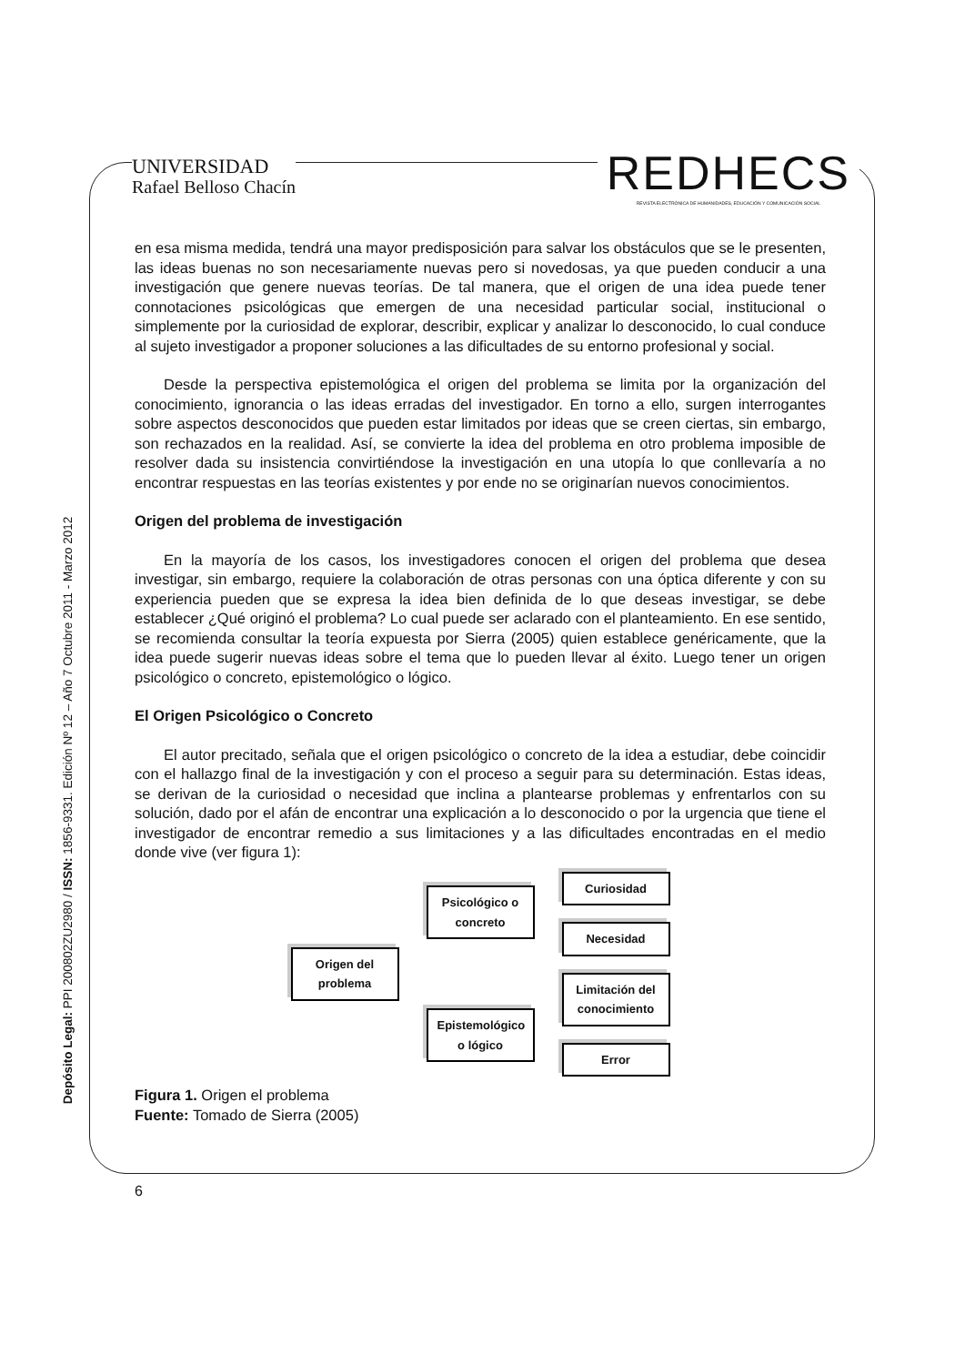UNIVERSIDAD
Rafael Belloso Chacín
REDHECS
REVISTA ELECTRÓNICA DE HUMANIDADES, EDUCACIÓN Y COMUNICACIÓN SOCIAL
Depósito Legal: PPI 200802ZU2980 / ISSN: 1856-9331. Edición Nº 12 – Año 7 Octubre 2011 - Marzo 2012
en esa misma medida, tendrá una mayor predisposición para salvar los obstáculos que se le presenten, las ideas buenas no son necesariamente nuevas pero si novedosas, ya que pueden conducir a una investigación que genere nuevas teorías. De tal manera, que el origen de una idea puede tener connotaciones psicológicas que emergen de una necesidad particular social, institucional o simplemente por la curiosidad de explorar, describir, explicar y analizar lo desconocido, lo cual conduce al sujeto investigador a proponer soluciones a las dificultades de su entorno profesional y social.
Desde la perspectiva epistemológica el origen del problema se limita por la organización del conocimiento, ignorancia o las ideas erradas del investigador. En torno a ello, surgen interrogantes sobre aspectos desconocidos que pueden estar limitados por ideas que se creen ciertas, sin embargo, son rechazados en la realidad. Así, se convierte la idea del problema en otro problema imposible de resolver dada su insistencia convirtiéndose la investigación en una utopía lo que conllevaría a no encontrar respuestas en las teorías existentes y por ende no se originarían nuevos conocimientos.
Origen del problema de investigación
En la mayoría de los casos, los investigadores conocen el origen del problema que desea investigar, sin embargo, requiere la colaboración de otras personas con una óptica diferente y con su experiencia pueden que se expresa la idea bien definida de lo que deseas investigar, se debe establecer ¿Qué originó el problema? Lo cual puede ser aclarado con el planteamiento. En ese sentido, se recomienda consultar la teoría expuesta por Sierra (2005) quien establece genéricamente, que la idea puede sugerir nuevas ideas sobre el tema que lo pueden llevar al éxito. Luego tener un origen psicológico o concreto, epistemológico o lógico.
El Origen Psicológico o Concreto
El autor precitado, señala que el origen psicológico o concreto de la idea a estudiar, debe coincidir con el hallazgo final de la investigación y con el proceso a seguir para su determinación. Estas ideas, se derivan de la curiosidad o necesidad que inclina a plantearse problemas y enfrentarlos con su solución, dado por el afán de encontrar una explicación a lo desconocido o por la urgencia que tiene el investigador de encontrar remedio a sus limitaciones y a las dificultades encontradas en el medio donde vive (ver figura 1):
Origen del problema
Psicológico o concreto
Epistemológico o lógico
Curiosidad
Necesidad
Limitación del conocimiento
Error
Figura 1. Origen el problema
Fuente: Tomado de Sierra (2005)
6